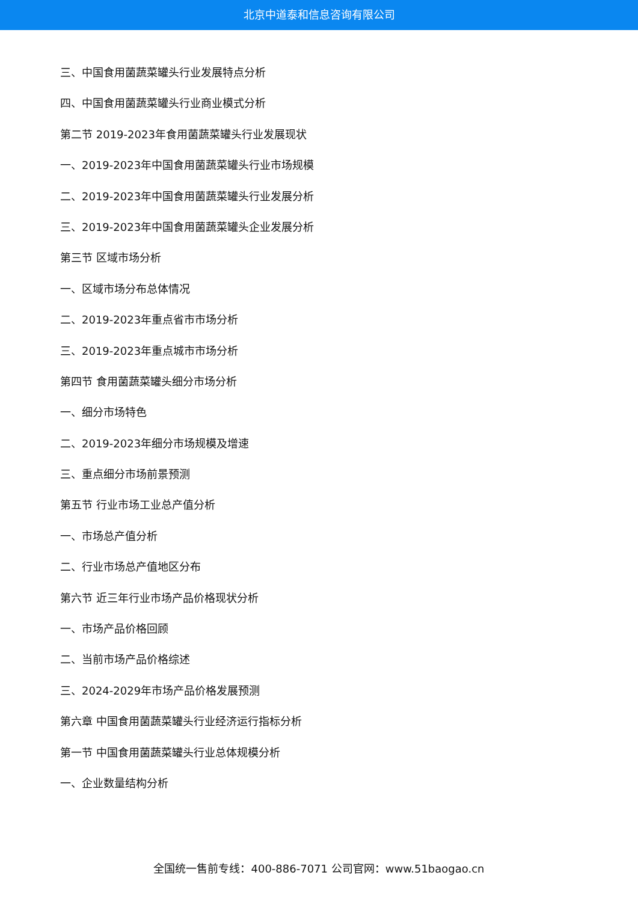北京中道泰和信息咨询有限公司
三、中国食用菌蔬菜罐头行业发展特点分析
四、中国食用菌蔬菜罐头行业商业模式分析
第二节 2019-2023年食用菌蔬菜罐头行业发展现状
一、2019-2023年中国食用菌蔬菜罐头行业市场规模
二、2019-2023年中国食用菌蔬菜罐头行业发展分析
三、2019-2023年中国食用菌蔬菜罐头企业发展分析
第三节 区域市场分析
一、区域市场分布总体情况
二、2019-2023年重点省市市场分析
三、2019-2023年重点城市市场分析
第四节 食用菌蔬菜罐头细分市场分析
一、细分市场特色
二、2019-2023年细分市场规模及增速
三、重点细分市场前景预测
第五节 行业市场工业总产值分析
一、市场总产值分析
二、行业市场总产值地区分布
第六节 近三年行业市场产品价格现状分析
一、市场产品价格回顾
二、当前市场产品价格综述
三、2024-2029年市场产品价格发展预测
第六章 中国食用菌蔬菜罐头行业经济运行指标分析
第一节 中国食用菌蔬菜罐头行业总体规模分析
一、企业数量结构分析
全国统一售前专线：400-886-7071 公司官网：www.51baogao.cn